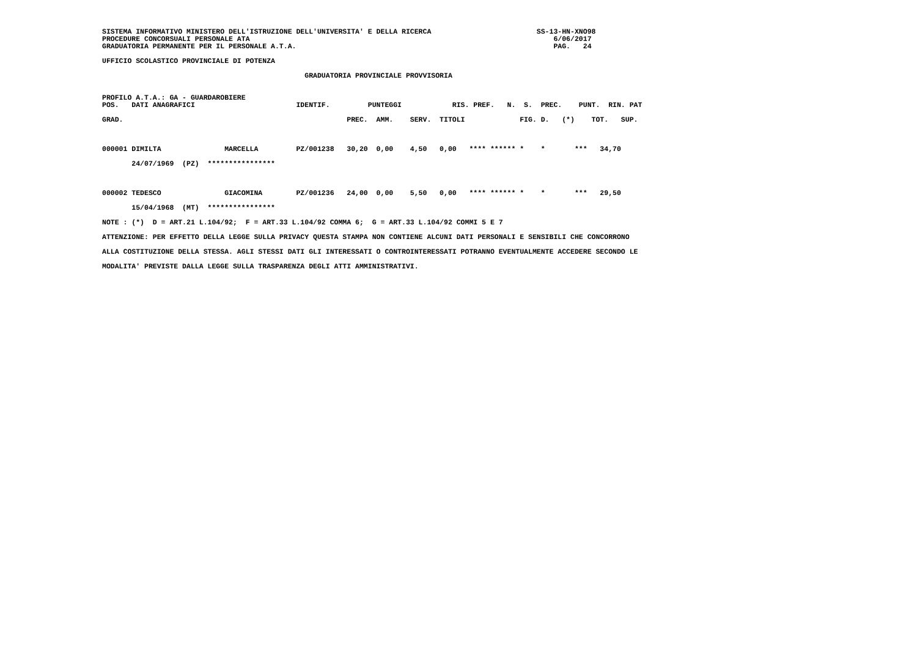SISTEMA INFORMATIVO MINISTERO DELL'ISTRUZIONE DELL'UNIVERSITA' E DELLA RICERCA                         SS-13-HN-XNO98
PROCEDURE CONCORSUALI PERSONALE ATA                                                                        6/06/2017
GRADUATORIA PERMANENTE PER IL PERSONALE A.T.A.                                                             PAG.   24

UFFICIO SCOLASTICO PROVINCIALE DI POTENZA

                                                GRADUATORIA PROVINCIALE PROVVISORIA


PROFILO A.T.A.: GA - GUARDAROBIERE
POS.   DATI ANAGRAFICI                        IDENTIF.         PUNTEGGI            RIS. PREF.   N.  S.  PREC.    PUNT.  RIN. PAT

GRAD.                                                     PREC.  AMM.    SERV.  TITOLI             FIG. D.   (*)    TOT.   SUP.



000001 DIMILTA               MARCELLA         PZ/001238   30,20  0,00    4,50   0,00   **** ****** *    *       ***   34,70

       24/07/1969  (PZ)  ****************



000002 TEDESCO               GIACOMINA        PZ/001236   24,00  0,00    5,50   0,00   **** ****** *    *       ***   29,50

       15/04/1968  (MT)  ****************

NOTE : (*)  D = ART.21 L.104/92;  F = ART.33 L.104/92 COMMA 6;  G = ART.33 L.104/92 COMMI 5 E 7

ATTENZIONE: PER EFFETTO DELLA LEGGE SULLA PRIVACY QUESTA STAMPA NON CONTIENE ALCUNI DATI PERSONALI E SENSIBILI CHE CONCORRONO

ALLA COSTITUZIONE DELLA STESSA. AGLI STESSI DATI GLI INTERESSATI O CONTROINTERESSATI POTRANNO EVENTUALMENTE ACCEDERE SECONDO LE

MODALITA' PREVISTE DALLA LEGGE SULLA TRASPARENZA DEGLI ATTI AMMINISTRATIVI.